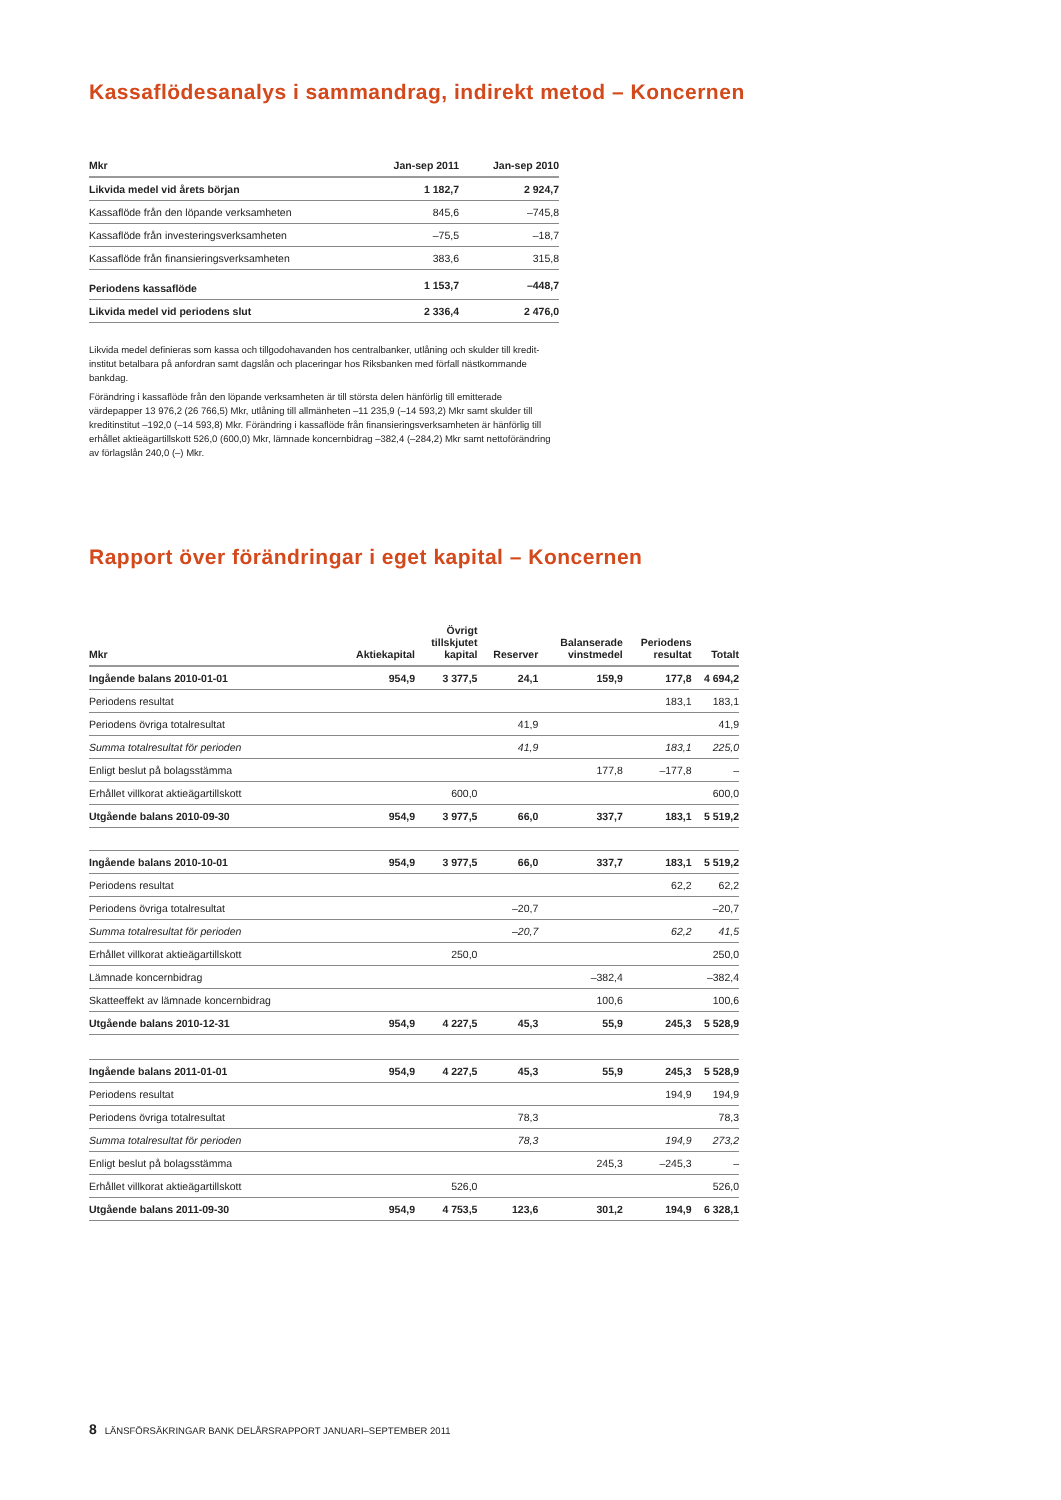Kassaflödesanalys i sammandrag, indirekt metod – Koncernen
| Mkr | Jan-sep 2011 | Jan-sep 2010 |
| --- | --- | --- |
| Likvida medel vid årets början | 1 182,7 | 2 924,7 |
| Kassaflöde från den löpande verksamheten | 845,6 | –745,8 |
| Kassaflöde från investeringsverksamheten | –75,5 | –18,7 |
| Kassaflöde från finansieringsverksamheten | 383,6 | 315,8 |
| Periodens kassaflöde | 1 153,7 | –448,7 |
| Likvida medel vid periodens slut | 2 336,4 | 2 476,0 |
Likvida medel definieras som kassa och tillgodohavanden hos centralbanker, utlåning och skulder till kredit­institut betalbara på anfordran samt dagslån och placeringar hos Riksbanken med förfall nästkommande bankdag.
Förändring i kassaflöde från den löpande verksamheten är till största delen hänförlig till emitterade värdepapper 13 976,2 (26 766,5) Mkr, utlåning till allmänheten –11 235,9 (–14 593,2) Mkr samt skulder till kreditinstitut –192,0 (–14 593,8) Mkr. Förändring i kassaflöde från finansieringsverksam­heten är hänförlig till erhållet aktieägartillskott 526,0 (600,0) Mkr, lämnade koncernbidrag –382,4 (–284,2) Mkr samt nettoförändring av förlagslån 240,0 (–) Mkr.
Rapport över förändringar i eget kapital – Koncernen
| Mkr | Aktiekapital | Övrigt tillskjutet kapital | Reserver | Balanserade vinstmedel | Periodens resultat | Totalt |
| --- | --- | --- | --- | --- | --- | --- |
| Ingående balans 2010-01-01 | 954,9 | 3 377,5 | 24,1 | 159,9 | 177,8 | 4 694,2 |
| Periodens resultat | | | | | 183,1 | 183,1 |
| Periodens övriga totalresultat | | | 41,9 | | | 41,9 |
| Summa totalresultat för perioden | | | 41,9 | | 183,1 | 225,0 |
| Enligt beslut på bolagsstämma | | | | 177,8 | –177,8 | – |
| Erhållet villkorat aktieägartillskott | | 600,0 | | | | 600,0 |
| Utgående balans 2010-09-30 | 954,9 | 3 977,5 | 66,0 | 337,7 | 183,1 | 5 519,2 |
| Ingående balans 2010-10-01 | 954,9 | 3 977,5 | 66,0 | 337,7 | 183,1 | 5 519,2 |
| Periodens resultat | | | | | 62,2 | 62,2 |
| Periodens övriga totalresultat | | | –20,7 | | | –20,7 |
| Summa totalresultat för perioden | | | –20,7 | | 62,2 | 41,5 |
| Erhållet villkorat aktieägartillskott | | 250,0 | | | | 250,0 |
| Lämnade koncernbidrag | | | | –382,4 | | –382,4 |
| Skatteeffekt av lämnade koncernbidrag | | | | 100,6 | | 100,6 |
| Utgående balans 2010-12-31 | 954,9 | 4 227,5 | 45,3 | 55,9 | 245,3 | 5 528,9 |
| Ingående balans 2011-01-01 | 954,9 | 4 227,5 | 45,3 | 55,9 | 245,3 | 5 528,9 |
| Periodens resultat | | | | | 194,9 | 194,9 |
| Periodens övriga totalresultat | | | 78,3 | | | 78,3 |
| Summa totalresultat för perioden | | | 78,3 | | 194,9 | 273,2 |
| Enligt beslut på bolagsstämma | | | | 245,3 | –245,3 | – |
| Erhållet villkorat aktieägartillskott | | 526,0 | | | | 526,0 |
| Utgående balans 2011-09-30 | 954,9 | 4 753,5 | 123,6 | 301,2 | 194,9 | 6 328,1 |
8 LÄNSFÖRSÄKRINGAR BANK DELÅRSRAPPORT JANUARI–SEPTEMBER 2011